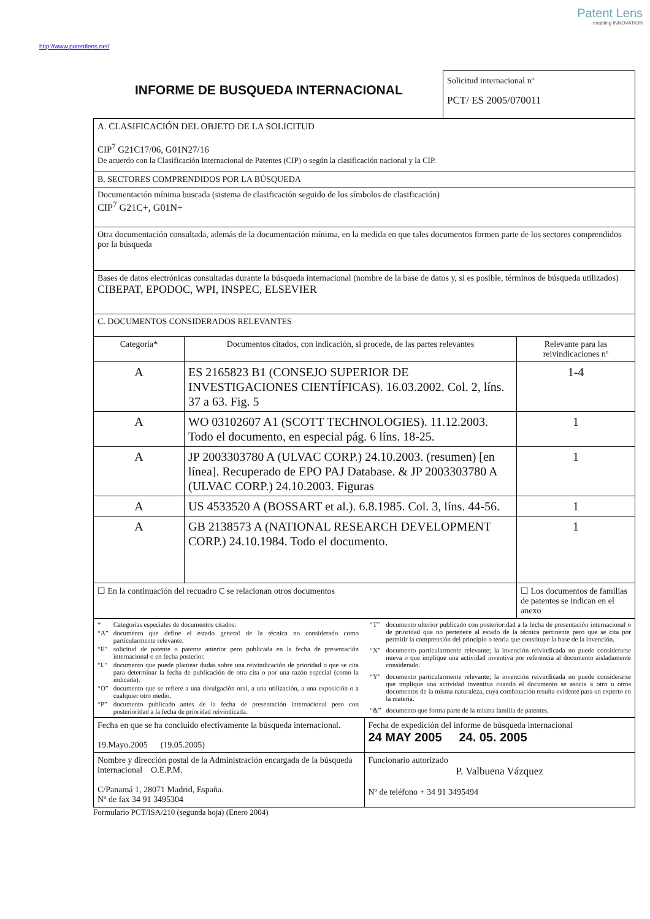Patent Lens
enabling INNOVATION
http://www.patentlens.net/
INFORME DE BUSQUEDA INTERNACIONAL
Solicitud internacional nº
PCT/ ES 2005/070011
A. CLASIFICACIÓN DEL OBJETO DE LA SOLICITUD
CIP<sup>7</sup> G21C17/06, G01N27/16
De acuerdo con la Clasificación Internacional de Patentes (CIP) o según la clasificación nacional y la CIP.
B. SECTORES COMPRENDIDOS POR LA BÚSQUEDA
Documentación mínima buscada (sistema de clasificación seguido de los símbolos de clasificación)
CIP<sup>7</sup> G21C+, G01N+
Otra documentación consultada, además de la documentación mínima, en la medida en que tales documentos formen parte de los sectores comprendidos por la búsqueda
Bases de datos electrónicas consultadas durante la búsqueda internacional (nombre de la base de datos y, si es posible, términos de búsqueda utilizados)
CIBEPAT, EPODOC, WPI, INSPEC, ELSEVIER
C. DOCUMENTOS CONSIDERADOS RELEVANTES
| Categoría* | Documentos citados, con indicación, si procede, de las partes relevantes | Relevante para las reivindicaciones nº |
| --- | --- | --- |
| A | ES 2165823 B1 (CONSEJO SUPERIOR DE INVESTIGACIONES CIENTÍFICAS). 16.03.2002. Col. 2, líns. 37 a 63. Fig. 5 | 1-4 |
| A | WO 03102607 A1 (SCOTT TECHNOLOGIES). 11.12.2003. Todo el documento, en especial pág. 6 líns. 18-25. | 1 |
| A | JP 2003303780 A (ULVAC CORP.) 24.10.2003. (resumen) [en línea]. Recuperado de EPO PAJ Database. & JP 2003303780 A (ULVAC CORP.) 24.10.2003. Figuras | 1 |
| A | US 4533520 A (BOSSART et al.). 6.8.1985. Col. 3, líns. 44-56. | 1 |
| A | GB 2138573 A (NATIONAL RESEARCH DEVELOPMENT CORP.) 24.10.1984. Todo el documento. | 1 |
| ☐ En la continuación del recuadro C se relacionan otros documentos | | ☐ Los documentos de familias de patentes se indican en el anexo |
| * | Categorías especiales de documentos citados: |
| “A” | documento que define el estado general de la técnica no considerado como particularmente relevante. |
| “E” | solicitud de patente o patente anterior pero publicada en la fecha de presentación internacional o en fecha posterior. |
| “L” | documento que puede plantear dudas sobre una reivindicación de prioridad o que se cita para determinar la fecha de publicación de otra cita o por una razón especial (como la indicada). |
| “O” | documento que se refiere a una divulgación oral, a una utilización, a una exposición o a cualquier otro medio. |
| “P” | documento publicado antes de la fecha de presentación internacional pero con posterioridad a la fecha de prioridad reivindicada. |
| “T” | documento ulterior publicado con posterioridad a la fecha de presentación internacional o de prioridad que no pertenece al estado de la técnica pertinente pero que se cita por permitir la comprensión del principio o teoría que constituye la base de la invención. |
| “X” | documento particularmente relevante; la invención reivindicada no puede considerarse nueva o que implique una actividad inventiva por referencia al documento aisladamente considerado. |
| “Y” | documento particularmente relevante; la invención reivindicada no puede considerarse que implique una actividad inventiva cuando el documento se asocia a otro u otros documentos de la misma naturaleza, cuya combinación resulta evidente para un experto en la materia. |
| “&” | documento que forma parte de la misma familia de patentes. |
| Fecha en que se ha concluido efectivamente la búsqueda internacional. 19.Mayo.2005 (19.05.2005) | Fecha de expedición del informe de búsqueda internacional 24 MAY 2005 24. 05. 2005 |
| Nombre y dirección postal de la Administración encargada de la búsqueda internacional O.E.P.M. C/Panamá 1, 28071 Madrid, España. Nº de fax 34 91 3495304 | Funcionario autorizado P. Valbuena Vázquez Nº de teléfono + 34 91 3495494 |
Formulario PCT/ISA/210 (segunda hoja) (Enero 2004)